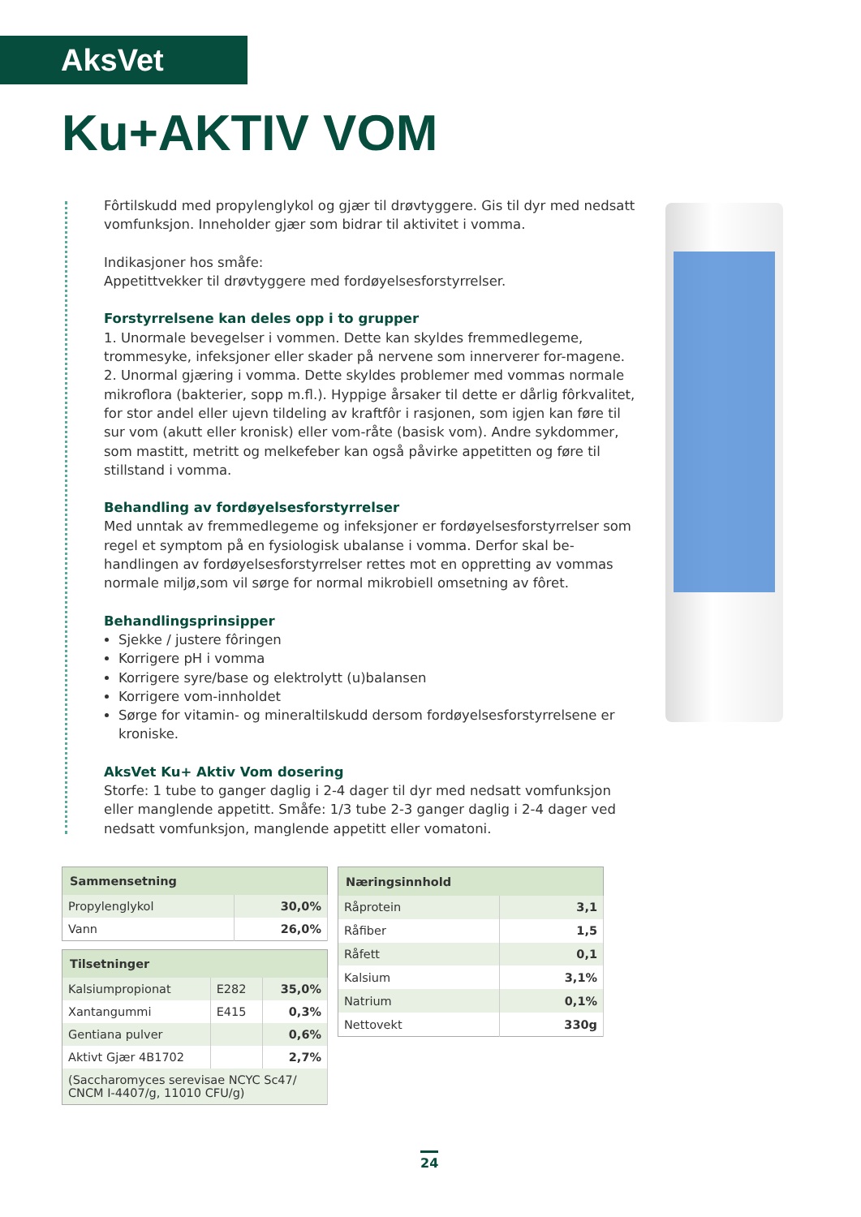AksVet
Ku+AKTIV VOM
Fôrtilskudd med propylenglykol og gjær til drøvtyggere. Gis til dyr med nedsatt vomfunksjon. Inneholder gjær som bidrar til aktivitet i vomma.
Indikasjoner hos småfe:
Appetittvekker til drøvtyggere med fordøyelsesforstyrrelser.
Forstyrrelsene kan deles opp i to grupper
1. Unormale bevegelser i vommen. Dette kan skyldes fremmedlegeme, trommesyke, infeksjoner eller skader på nervene som innerverer for-magene.
2. Unormal gjæring i vomma. Dette skyldes problemer med vommas normale mikroflora (bakterier, sopp m.fl.). Hyppige årsaker til dette er dårlig fôrkvalitet, for stor andel eller ujevn tildeling av kraftfôr i rasjonen, som igjen kan føre til sur vom (akutt eller kronisk) eller vom-råte (basisk vom). Andre sykdommer, som mastitt, metritt og melkefeber kan også påvirke appetitten og føre til stillstand i vomma.
Behandling av fordøyelsesforstyrrelser
Med unntak av fremmedlegeme og infeksjoner er fordøyelsesforstyrrelser som regel et symptom på en fysiologisk ubalanse i vomma. Derfor skal be-handlingen av fordøyelsesforstyrrelser rettes mot en oppretting av vommas normale miljø,som vil sørge for normal mikrobiell omsetning av fôret.
Behandlingsprinsipper
Sjekke / justere fôringen
Korrigere pH i vomma
Korrigere syre/base og elektrolytt (u)balansen
Korrigere vom-innholdet
Sørge for vitamin- og mineraltilskudd dersom fordøyelsesforstyrrelsene er kroniske.
AksVet Ku+ Aktiv Vom dosering
Storfe: 1 tube to ganger daglig i 2-4 dager til dyr med nedsatt vomfunksjon eller manglende appetitt. Småfe: 1/3 tube 2-3 ganger daglig i 2-4 dager ved nedsatt vomfunksjon, manglende appetitt eller vomatoni.
| Sammensetning | |
| --- | --- |
| Propylenglykol | 30,0% |
| Vann | 26,0% |
| Tilsetninger | | |
| --- | --- | --- |
| Kalsiumpropionat | E282 | 35,0% |
| Xantangummi | E415 | 0,3% |
| Gentiana pulver | | 0,6% |
| Aktivt Gjær 4B1702 | | 2,7% |
| (Saccharomyces serevisae NCYC Sc47/ CNCM I-4407/g, 11010 CFU/g) | | |
| Næringsinnhold | |
| --- | --- |
| Råprotein | 3,1 |
| Råfiber | 1,5 |
| Råfett | 0,1 |
| Kalsium | 3,1% |
| Natrium | 0,1% |
| Nettovekt | 330g |
24